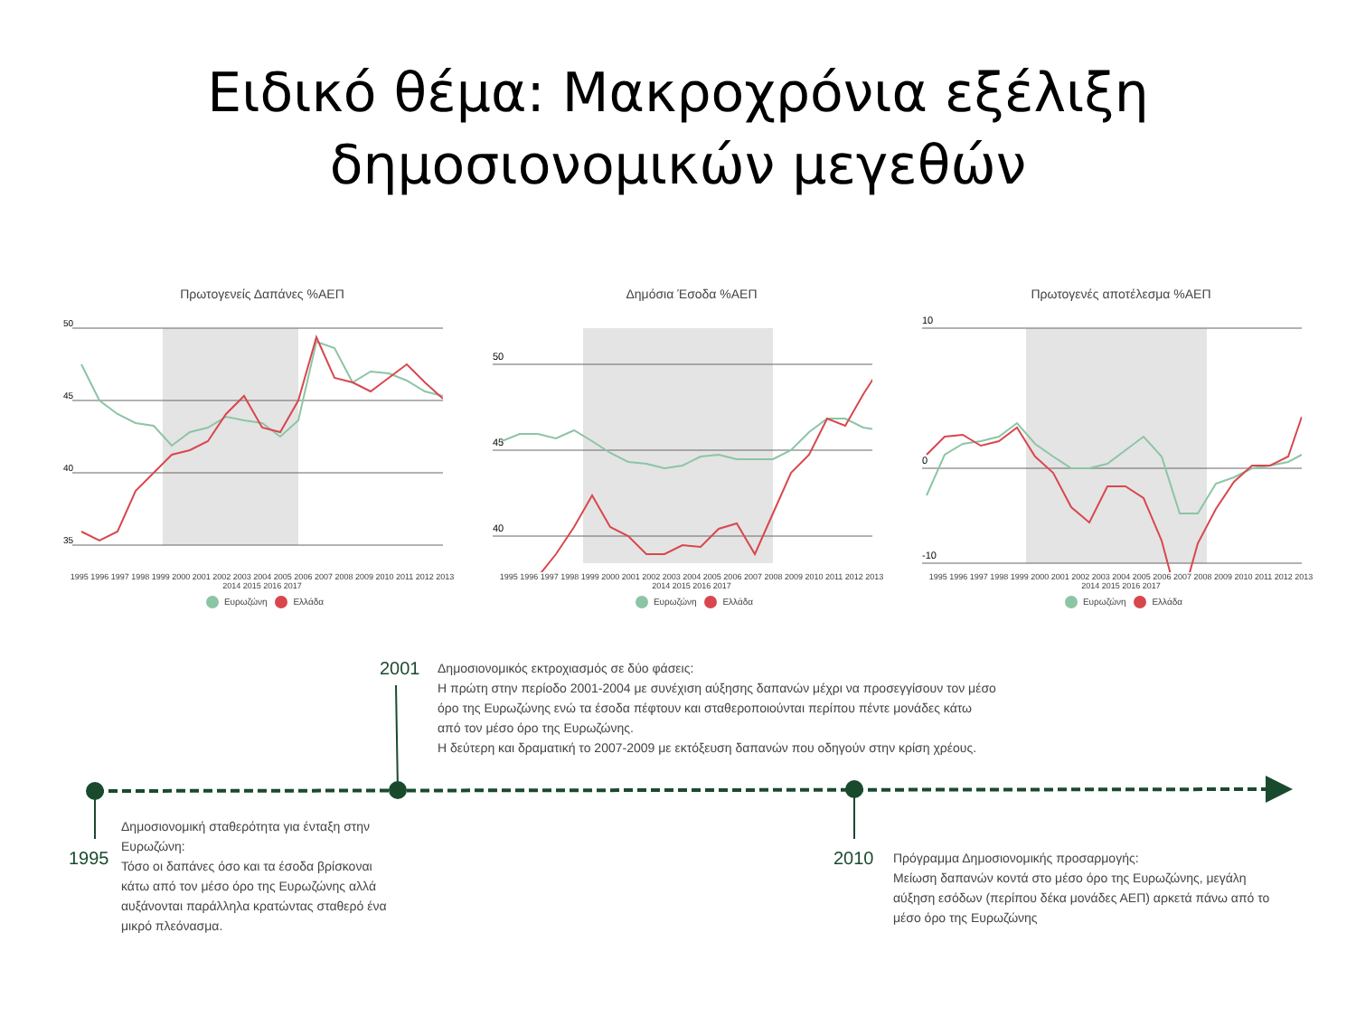Ειδικό θέμα: Μακροχρόνια εξέλιξη
δημοσιονομικών μεγεθών
Πρωτογενείς Δαπάνες %ΑΕΠ
50
45
40
35
1995 1996 1997 1998 1999 2000 2001 2002 2003 2004 2005 2006 2007 2008 2009 2010 2011 2012 2013 2014 2015 2016 2017
Ευρωζώνη Ελλάδα
Δημόσια Έσοδα %ΑΕΠ
50
45
40
1995 1996 1997 1998 1999 2000 2001 2002 2003 2004 2005 2006 2007 2008 2009 2010 2011 2012 2013 2014 2015 2016 2017
Ευρωζώνη Ελλάδα
Πρωτογενές αποτέλεσμα %ΑΕΠ
10
0
-10
1995 1996 1997 1998 1999 2000 2001 2002 2003 2004 2005 2006 2007 2008 2009 2010 2011 2012 2013 2014 2015 2016 2017
Ευρωζώνη Ελλάδα
2001
Δημοσιονομικός εκτροχιασμός σε δύο φάσεις:
Η πρώτη στην περίοδο 2001-2004 με συνέχιση αύξησης δαπανών μέχρι να προσεγγίσουν τον μέσο όρο της Ευρωζώνης ενώ τα έσοδα πέφτουν και σταθεροποιούνται περίπου πέντε μονάδες κάτω από τον μέσο όρο της Ευρωζώνης.
Η δεύτερη και δραματική το 2007-2009 με εκτόξευση δαπανών που οδηγούν στην κρίση χρέους.
1995
Δημοσιονομική σταθερότητα για ένταξη στην Ευρωζώνη:
Τόσο οι δαπάνες όσο και τα έσοδα βρίσκοναι κάτω από τον μέσο όρο της Ευρωζώνης αλλά αυξάνονται παράλληλα κρατώντας σταθερό ένα μικρό πλεόνασμα.
2010
Πρόγραμμα Δημοσιονομικής προσαρμογής:
Μείωση δαπανών κοντά στο μέσο όρο της Ευρωζώνης, μεγάλη αύξηση εσόδων (περίπου δέκα μονάδες ΑΕΠ) αρκετά πάνω από το μέσο όρο της Ευρωζώνης